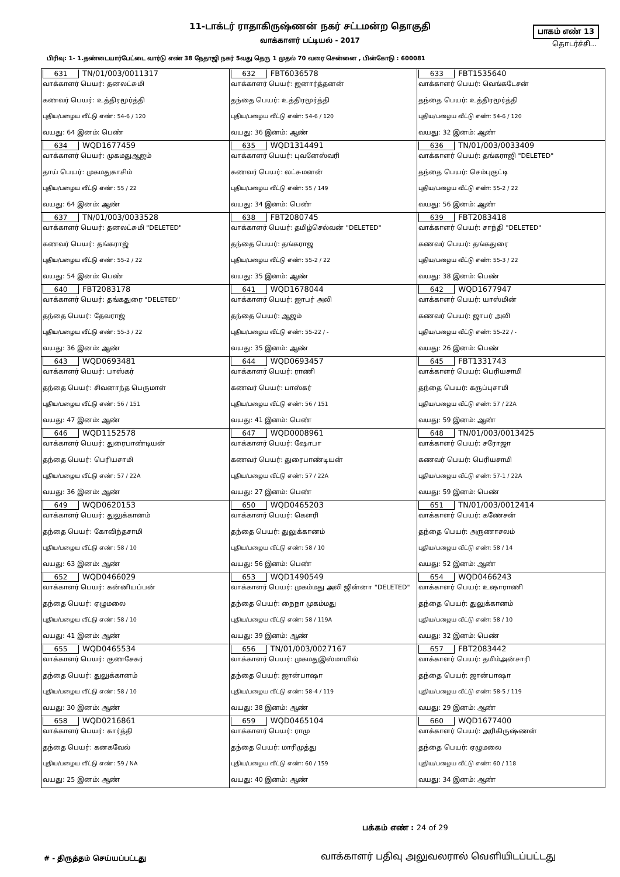11-டாக்டர் ராதாகிருஷ்ணன் நகர் சட்டமன்ற தொகுதி
வாக்காளர் பட்டியல் - 2017
பாகம் எண் 13
தொடர்ச்சி...
பிரிவு: 1- 1.தண்டையார்பேட்டை வார்டு எண் 38 நேதாஜி நகர் 5வது தெரு 1 முதல் 70 வரை சென்னை , பின்கோடு : 600081
| 631 TN/01/003/0011317 வாக்காளர் பெயர்: தனலட்சுமி கணவர் பெயர்: உத்திரமூர்த்தி புதிய/பழைய வீட்டு எண்: 54-6 / 120 வயது: 64 இனம்: பெண் | 632 FBT6036578 வாக்காளர் பெயர்: ஜனார்த்தனன் தந்தை பெயர்: உத்திரமூர்த்தி புதிய/பழைய வீட்டு எண்: 54-6 / 120 வயது: 36 இனம்: ஆண் | 633 FBT1535640 வாக்காளர் பெயர்: வெங்கடேசன் தந்தை பெயர்: உத்திரமூர்த்தி புதிய/பழைய வீட்டு எண்: 54-6 / 120 வயது: 32 இனம்: ஆண் |
| 634 WQD1677459 வாக்காளர் பெயர்: முகமதுஆஜம் தாய் பெயர்: முகமதுகாசிம் புதிய/பழைய வீட்டு எண்: 55 / 22 வயது: 64 இனம்: ஆண் | 635 WQD1314491 வாக்காளர் பெயர்: புவனேஸ்வரி கணவர் பெயர்: லட்சுமனன் புதிய/பழைய வீட்டு எண்: 55 / 149 வயது: 34 இனம்: பெண் | 636 TN/01/003/0033409 வாக்காளர் பெயர்: தங்கராஜி "DELETED" தந்தை பெயர்: செம்புகுட்டி புதிய/பழைய வீட்டு எண்: 55-2 / 22 வயது: 56 இனம்: ஆண் |
| 637 TN/01/003/0033528 வாக்காளர் பெயர்: தனலட்சுமி "DELETED" கணவர் பெயர்: தங்கராஜ் புதிய/பழைய வீட்டு எண்: 55-2 / 22 வயது: 54 இனம்: பெண் | 638 FBT2080745 வாக்காளர் பெயர்: தமிழ்செல்வன் "DELETED" தந்தை பெயர்: தங்கராஜ புதிய/பழைய வீட்டு எண்: 55-2 / 22 வயது: 35 இனம்: ஆண் | 639 FBT2083418 வாக்காளர் பெயர்: சாந்தி "DELETED" கணவர் பெயர்: தங்கதுரை புதிய/பழைய வீட்டு எண்: 55-3 / 22 வயது: 38 இனம்: பெண் |
| 640 FBT2083178 வாக்காளர் பெயர்: தங்கதுரை "DELETED" தந்தை பெயர்: தேவராஜ் புதிய/பழைய வீட்டு எண்: 55-3 / 22 வயது: 36 இனம்: ஆண் | 641 WQD1678044 வாக்காளர் பெயர்: ஜாபர் அலி தந்தை பெயர்: ஆஜம் புதிய/பழைய வீட்டு எண்: 55-22 / - வயது: 35 இனம்: ஆண் | 642 WQD1677947 வாக்காளர் பெயர்: யாஸ்மின் கணவர் பெயர்: ஜாபர் அலி புதிய/பழைய வீட்டு எண்: 55-22 / - வயது: 26 இனம்: பெண் |
| 643 WQD0693481 வாக்காளர் பெயர்: பாஸ்கர் தந்தை பெயர்: சிவனாந்த பெருமாள் புதிய/பழைய வீட்டு எண்: 56 / 151 வயது: 47 இனம்: ஆண் | 644 WQD0693457 வாக்காளர் பெயர்: ராணி கணவர் பெயர்: பாஸ்கர் புதிய/பழைய வீட்டு எண்: 56 / 151 வயது: 41 இனம்: பெண் | 645 FBT1331743 வாக்காளர் பெயர்: பெரியசாமி தந்தை பெயர்: கருப்புசாமி புதிய/பழைய வீட்டு எண்: 57 / 22A வயது: 59 இனம்: ஆண் |
| 646 WQD1152578 வாக்காளர் பெயர்: துரைபாண்டியன் தந்தை பெயர்: பெரியசாமி புதிய/பழைய வீட்டு எண்: 57 / 22A வயது: 36 இனம்: ஆண் | 647 WQD0008961 வாக்காளர் பெயர்: ஷோபா கணவர் பெயர்: துரைபாண்டியன் புதிய/பழைய வீட்டு எண்: 57 / 22A வயது: 27 இனம்: பெண் | 648 TN/01/003/0013425 வாக்காளர் பெயர்: சரோஜா கணவர் பெயர்: பெரியசாமி புதிய/பழைய வீட்டு எண்: 57-1 / 22A வயது: 59 இனம்: பெண் |
| 649 WQD0620153 வாக்காளர் பெயர்: துலுக்கானம் தந்தை பெயர்: கோவிந்தசாமி புதிய/பழைய வீட்டு எண்: 58 / 10 வயது: 63 இனம்: ஆண் | 650 WQD0465203 வாக்காளர் பெயர்: கௌரி தந்தை பெயர்: துலுக்கானம் புதிய/பழைய வீட்டு எண்: 58 / 10 வயது: 56 இனம்: பெண் | 651 TN/01/003/0012414 வாக்காளர் பெயர்: கணேசன் தந்தை பெயர்: அருணாசலம் புதிய/பழைய வீட்டு எண்: 58 / 14 வயது: 52 இனம்: ஆண் |
| 652 WQD0466029 வாக்காளர் பெயர்: கன்னியப்பன் தந்தை பெயர்: ஏழுமலை புதிய/பழைய வீட்டு எண்: 58 / 10 வயது: 41 இனம்: ஆண் | 653 WQD1490549 வாக்காளர் பெயர்: முகம்மது அலி ஜின்னா "DELETED" தந்தை பெயர்: நைநா முகம்மது புதிய/பழைய வீட்டு எண்: 58 / 119A வயது: 39 இனம்: ஆண் | 654 WQD0466243 வாக்காளர் பெயர்: உஷாராணி தந்தை பெயர்: துலுக்கானம் புதிய/பழைய வீட்டு எண்: 58 / 10 வயது: 32 இனம்: பெண் |
| 655 WQD0465534 வாக்காளர் பெயர்: குணசேகர் தந்தை பெயர்: துலுக்கானம் புதிய/பழைய வீட்டு எண்: 58 / 10 வயது: 30 இனம்: ஆண் | 656 TN/01/003/0027167 வாக்காளர் பெயர்: முகமதுஇஸ்மாயில் தந்தை பெயர்: ஜான்பாஷா புதிய/பழைய வீட்டு எண்: 58-4 / 119 வயது: 38 இனம்: ஆண் | 657 FBT2083442 வாக்காளர் பெயர்: தமிம்அன்சாரி தந்தை பெயர்: ஜான்பாஷா புதிய/பழைய வீட்டு எண்: 58-5 / 119 வயது: 29 இனம்: ஆண் |
| 658 WQD0216861 வாக்காளர் பெயர்: கார்த்தி தந்தை பெயர்: கனகவேல் புதிய/பழைய வீட்டு எண்: 59 / NA வயது: 25 இனம்: ஆண் | 659 WQD0465104 வாக்காளர் பெயர்: ராமு தந்தை பெயர்: மாரிமுத்து புதிய/பழைய வீட்டு எண்: 60 / 159 வயது: 40 இனம்: ஆண் | 660 WQD1677400 வாக்காளர் பெயர்: அரிகிருஷ்ணன் தந்தை பெயர்: ஏழுமலை புதிய/பழைய வீட்டு எண்: 60 / 118 வயது: 34 இனம்: ஆண் |
பக்கம் எண் : 24 of 29
# - திருத்தம் செய்யப்பட்டது வாக்காளர் பதிவு அலுவலரால் வெளியிடப்பட்டது